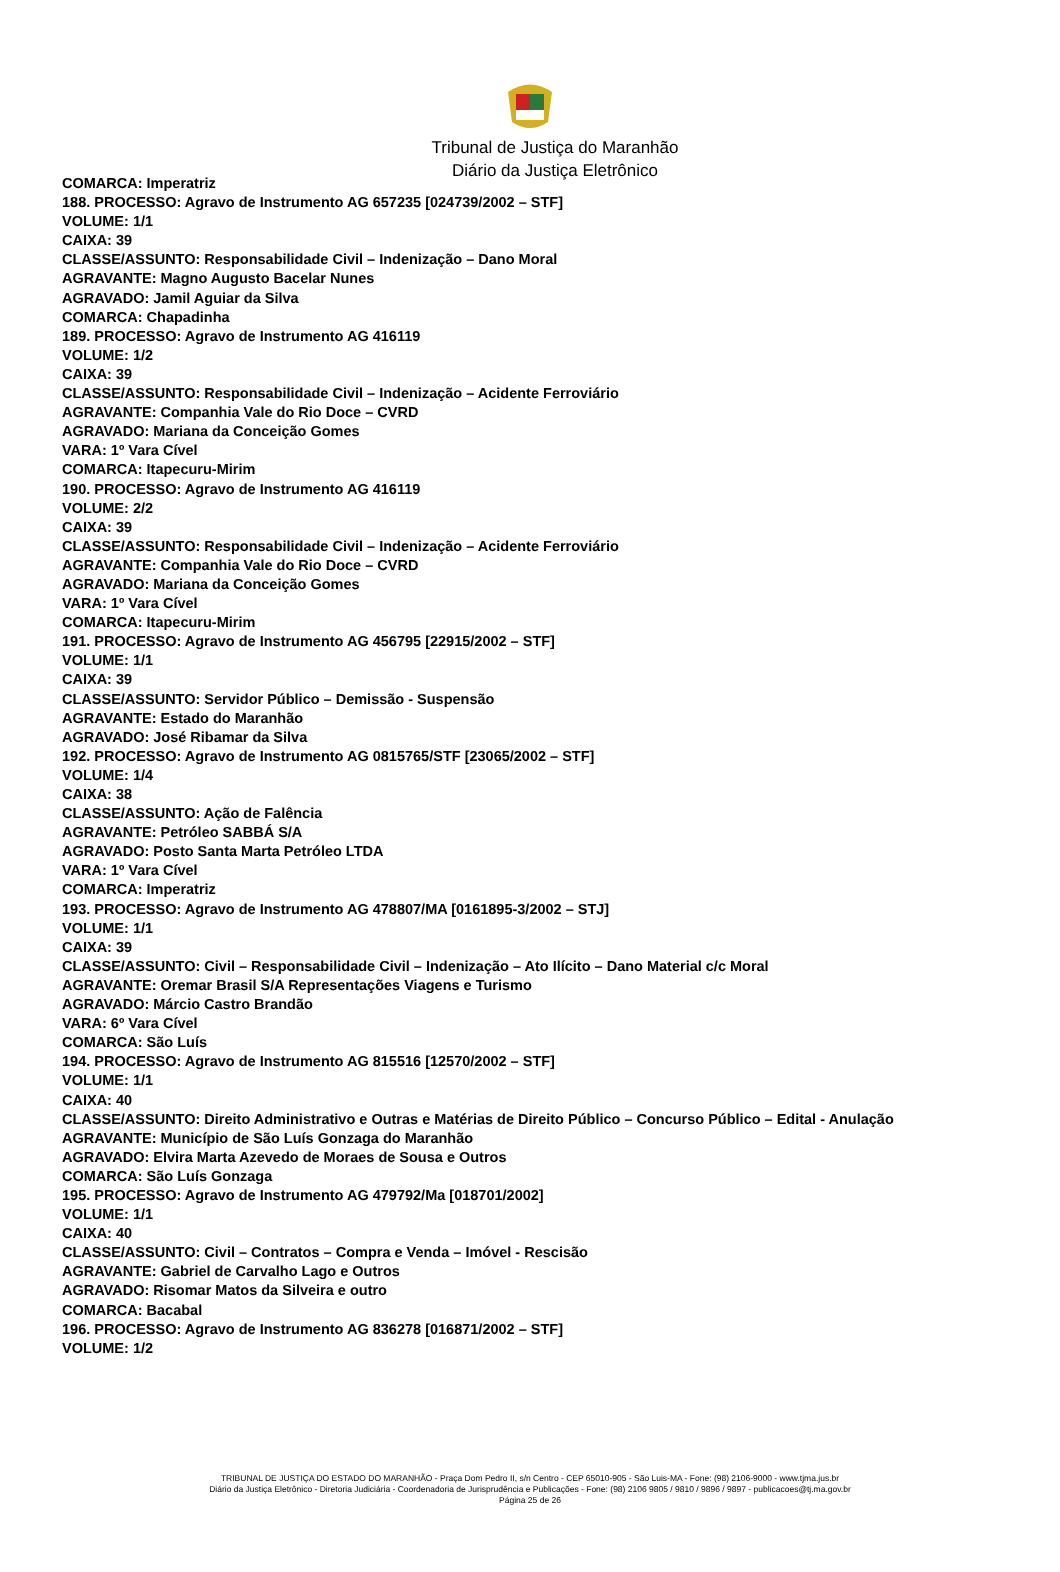Tribunal de Justiça do Maranhão
Diário da Justiça Eletrônico
COMARCA: Imperatriz
188. PROCESSO: Agravo de Instrumento AG 657235 [024739/2002 – STF]
VOLUME: 1/1
CAIXA: 39
CLASSE/ASSUNTO: Responsabilidade Civil – Indenização – Dano Moral
AGRAVANTE: Magno Augusto Bacelar Nunes
AGRAVADO: Jamil Aguiar da Silva
COMARCA: Chapadinha
189. PROCESSO: Agravo de Instrumento AG 416119
VOLUME: 1/2
CAIXA: 39
CLASSE/ASSUNTO: Responsabilidade Civil – Indenização – Acidente Ferroviário
AGRAVANTE: Companhia Vale do Rio Doce – CVRD
AGRAVADO: Mariana da Conceição Gomes
VARA: 1º Vara Cível
COMARCA: Itapecuru-Mirim
190. PROCESSO: Agravo de Instrumento AG 416119
VOLUME: 2/2
CAIXA: 39
CLASSE/ASSUNTO: Responsabilidade Civil – Indenização – Acidente Ferroviário
AGRAVANTE: Companhia Vale do Rio Doce – CVRD
AGRAVADO: Mariana da Conceição Gomes
VARA: 1º Vara Cível
COMARCA: Itapecuru-Mirim
191. PROCESSO: Agravo de Instrumento AG 456795 [22915/2002 – STF]
VOLUME: 1/1
CAIXA: 39
CLASSE/ASSUNTO: Servidor Público – Demissão - Suspensão
AGRAVANTE: Estado do Maranhão
AGRAVADO: José Ribamar da Silva
192. PROCESSO: Agravo de Instrumento AG 0815765/STF [23065/2002 – STF]
VOLUME: 1/4
CAIXA: 38
CLASSE/ASSUNTO: Ação de Falência
AGRAVANTE: Petróleo SABBÁ S/A
AGRAVADO: Posto Santa Marta Petróleo LTDA
VARA: 1º Vara Cível
COMARCA: Imperatriz
193. PROCESSO: Agravo de Instrumento AG 478807/MA [0161895-3/2002 – STJ]
VOLUME: 1/1
CAIXA: 39
CLASSE/ASSUNTO: Civil – Responsabilidade Civil – Indenização – Ato Ilícito – Dano Material c/c Moral
AGRAVANTE: Oremar Brasil S/A Representações Viagens e Turismo
AGRAVADO: Márcio Castro Brandão
VARA: 6º Vara Cível
COMARCA: São Luís
194. PROCESSO: Agravo de Instrumento AG 815516 [12570/2002 – STF]
VOLUME: 1/1
CAIXA: 40
CLASSE/ASSUNTO: Direito Administrativo e Outras e Matérias de Direito Público – Concurso Público – Edital - Anulação
AGRAVANTE: Município de São Luís Gonzaga do Maranhão
AGRAVADO: Elvira Marta Azevedo de Moraes de Sousa e Outros
COMARCA: São Luís Gonzaga
195. PROCESSO: Agravo de Instrumento AG 479792/Ma [018701/2002]
VOLUME: 1/1
CAIXA: 40
CLASSE/ASSUNTO: Civil – Contratos – Compra e Venda – Imóvel - Rescisão
AGRAVANTE: Gabriel de Carvalho Lago e Outros
AGRAVADO: Risomar Matos da Silveira e outro
COMARCA: Bacabal
196. PROCESSO: Agravo de Instrumento AG 836278 [016871/2002 – STF]
VOLUME: 1/2
TRIBUNAL DE JUSTIÇA DO ESTADO DO MARANHÃO - Praça Dom Pedro II, s/n Centro - CEP 65010-905 - São Luis-MA - Fone: (98) 2106-9000 - www.tjma.jus.br
Diário da Justiça Eletrônico - Diretoria Judiciária - Coordenadoria de Jurisprudência e Publicações - Fone: (98) 2106 9805 / 9810 / 9896 / 9897 - publicacoes@tj.ma.gov.br
Página 25 de 26